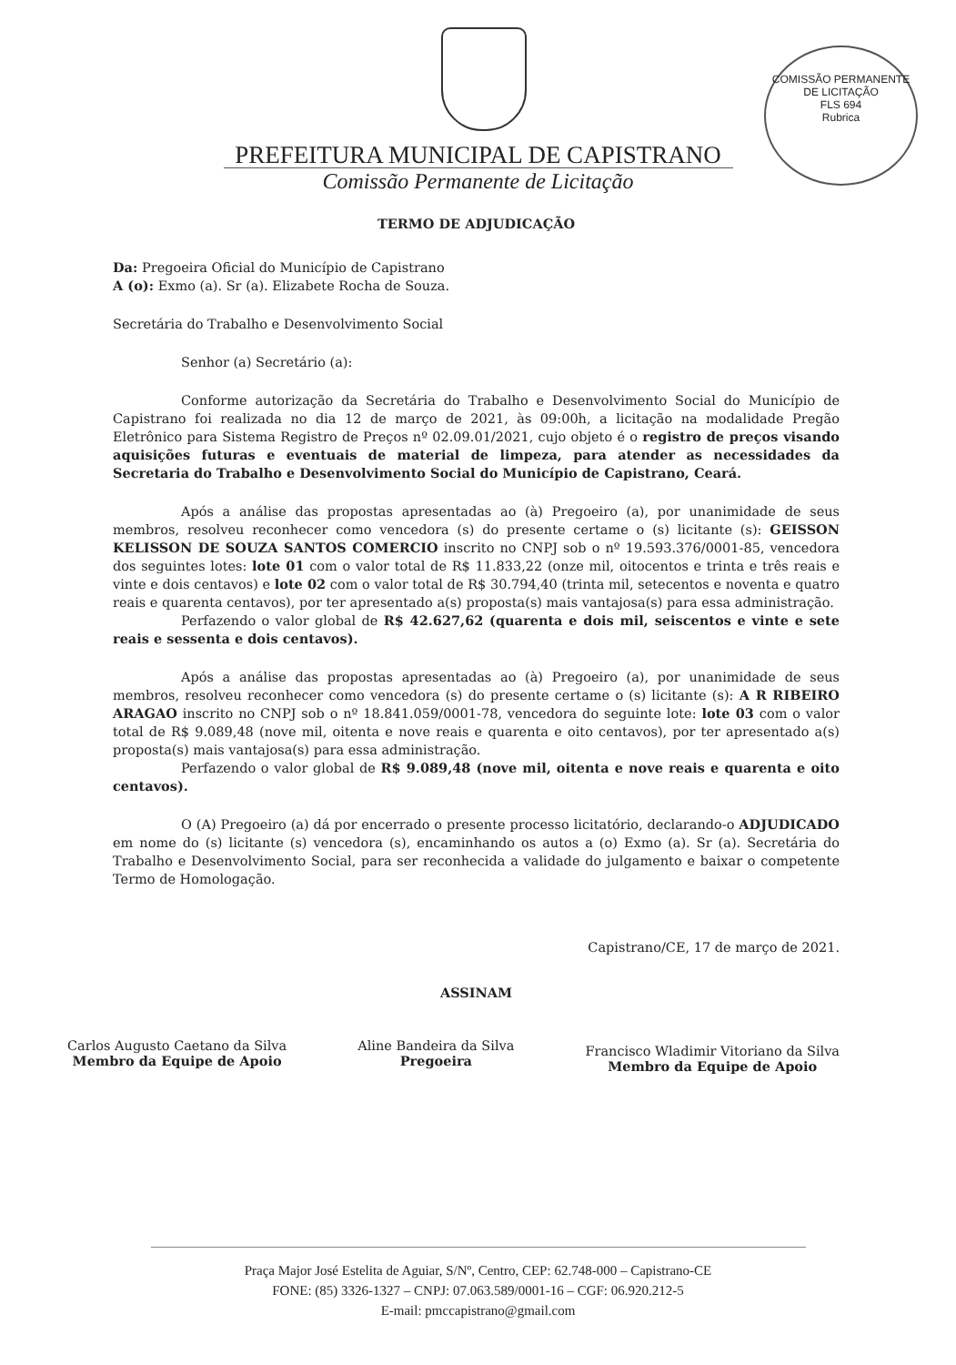COMISSÃO PERMANENTE DE LICITAÇÃO
FLS 694
Rubrica
PREFEITURA MUNICIPAL DE CAPISTRANO
Comissão Permanente de Licitação
TERMO DE ADJUDICAÇÃO
Da: Pregoeira Oficial do Município de Capistrano
A (o): Exmo (a). Sr (a). Elizabete Rocha de Souza.
Secretária do Trabalho e Desenvolvimento Social
Senhor (a) Secretário (a):
Conforme autorização da Secretária do Trabalho e Desenvolvimento Social do Município de Capistrano foi realizada no dia 12 de março de 2021, às 09:00h, a licitação na modalidade Pregão Eletrônico para Sistema Registro de Preços nº 02.09.01/2021, cujo objeto é o registro de preços visando aquisições futuras e eventuais de material de limpeza, para atender as necessidades da Secretaria do Trabalho e Desenvolvimento Social do Município de Capistrano, Ceará.
Após a análise das propostas apresentadas ao (à) Pregoeiro (a), por unanimidade de seus membros, resolveu reconhecer como vencedora (s) do presente certame o (s) licitante (s): GEISSON KELISSON DE SOUZA SANTOS COMERCIO inscrito no CNPJ sob o nº 19.593.376/0001-85, vencedora dos seguintes lotes: lote 01 com o valor total de R$ 11.833,22 (onze mil, oitocentos e trinta e três reais e vinte e dois centavos) e lote 02 com o valor total de R$ 30.794,40 (trinta mil, setecentos e noventa e quatro reais e quarenta centavos), por ter apresentado a(s) proposta(s) mais vantajosa(s) para essa administração.
Perfazendo o valor global de R$ 42.627,62 (quarenta e dois mil, seiscentos e vinte e sete reais e sessenta e dois centavos).
Após a análise das propostas apresentadas ao (à) Pregoeiro (a), por unanimidade de seus membros, resolveu reconhecer como vencedora (s) do presente certame o (s) licitante (s): A R RIBEIRO ARAGAO inscrito no CNPJ sob o nº 18.841.059/0001-78, vencedora do seguinte lote: lote 03 com o valor total de R$ 9.089,48 (nove mil, oitenta e nove reais e quarenta e oito centavos), por ter apresentado a(s) proposta(s) mais vantajosa(s) para essa administração.
Perfazendo o valor global de R$ 9.089,48 (nove mil, oitenta e nove reais e quarenta e oito centavos).
O (A) Pregoeiro (a) dá por encerrado o presente processo licitatório, declarando-o ADJUDICADO em nome do (s) licitante (s) vencedora (s), encaminhando os autos a (o) Exmo (a). Sr (a). Secretária do Trabalho e Desenvolvimento Social, para ser reconhecida a validade do julgamento e baixar o competente Termo de Homologação.
Capistrano/CE, 17 de março de 2021.
ASSINAM
Carlos Augusto Caetano da Silva
Membro da Equipe de Apoio
Aline Bandeira da Silva
Pregoeira
Francisco Wladimir Vitoriano da Silva
Membro da Equipe de Apoio
Praça Major José Estelita de Aguiar, S/Nº, Centro, CEP: 62.748-000 – Capistrano-CE
FONE: (85) 3326-1327 – CNPJ: 07.063.589/0001-16 – CGF: 06.920.212-5
E-mail: pmccapistrano@gmail.com